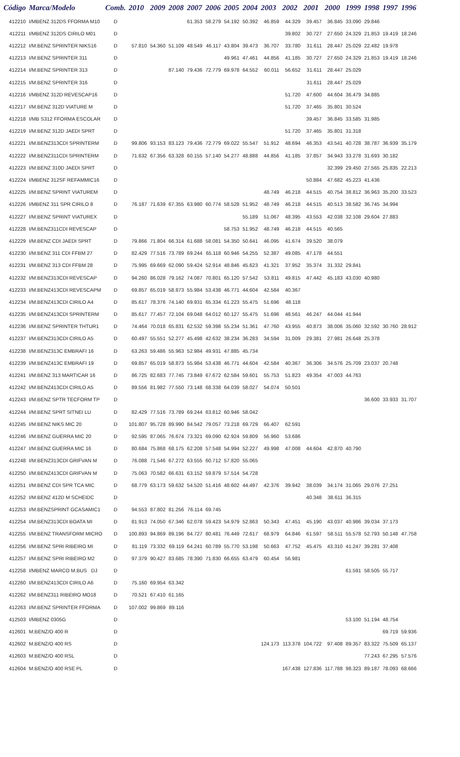| Código | Marca/Modelo | Comb. | 2010 | 2009 | 2008 | 2007 | 2006 | 2005 | 2004 | 2003 | 2002 | 2001 | 2000 | 1999 | 1998 | 1997 | 1996 |
| --- | --- | --- | --- | --- | --- | --- | --- | --- | --- | --- | --- | --- | --- | --- | --- | --- | --- |
| 412210 | I/MBENZ 312DS FFORMA M10 | D | | | | 61.353 | 58.279 | 54.192 | 50.392 | 46.859 | 44.329 | 39.457 | 36.845 | 33.090 | 29.846 | | |
| 412211 | I/MBENZ 312DS CIRILO M01 | D | | | | | | | | | 39.802 | 30.727 | 27.650 | 24.329 | 21.853 | 19.419 | 18.246 |
| 412212 | I/M.BENZ SPRINTER NIKS16 | D | 57.810 | 54.360 | 51.109 | 48.549 | 46.117 | 43.804 | 39.473 | 36.707 | 33.780 | 31.611 | 28.447 | 25.029 | 22.482 | 19.978 | |
| 412213 | I/M.BENZ SPRINTER 311 | D | | | | | | 49.961 | 47.461 | 44.856 | 41.185 | 30.727 | 27.650 | 24.329 | 21.853 | 19.419 | 18.246 |
| 412214 | I/M.BENZ SPRINTER 313 | D | | | 87.140 | 79.436 | 72.779 | 69.978 | 64.552 | 60.011 | 56.652 | 31.611 | 28.447 | 25.029 | | | |
| 412215 | I/M.BENZ SPRINTER 316 | D | | | | | | | | | | 31.611 | 28.447 | 25.029 | | | |
| 412216 | I/MBENZ 312D REVESCAP16 | D | | | | | | | | | 51.720 | 47.600 | 44.604 | 36.479 | 34.885 | | |
| 412217 | I/M.BENZ 312D VIATURE M | D | | | | | | | | | 51.720 | 37.465 | 35.801 | 30.524 | | | |
| 412218 | I/MB S312 FFORMA ESCOLAR | D | | | | | | | | | | 39.457 | 36.845 | 33.585 | 31.985 | | |
| 412219 | I/M.BENZ 312D JAEDI SPRT | D | | | | | | | | | 51.720 | 37.465 | 35.801 | 31.318 | | | |
| 412221 | I/M.BENZ313CDI SPRINTERM | D | 99.806 | 93.153 | 83.123 | 79.436 | 72.779 | 69.022 | 55.547 | 51.912 | 48.694 | 46.353 | 43.541 | 40.728 | 38.787 | 36.939 | 35.179 |
| 412222 | I/M.BENZ311CDI SPRINTERM | D | 71.632 | 67.356 | 63.328 | 60.155 | 57.140 | 54.277 | 48.888 | 44.856 | 41.185 | 37.857 | 34.943 | 33.278 | 31.693 | 30.182 | |
| 412223 | I/M.BENZ 310D JAEDI SPRT | D | | | | | | | | | | | 32.399 | 29.450 | 27.565 | 25.835 | 22.213 |
| 412224 | I/MBENZ 312SF REFAMMIC16 | D | | | | | | | | | | 50.884 | 47.682 | 45.223 | 41.436 | | |
| 412225 | I/M.BENZ SPRINT VIATUREM | D | | | | | | | | 48.749 | 46.218 | 44.515 | 40.754 | 38.812 | 36.963 | 35.200 | 33.523 |
| 412226 | I/MBENZ 311 SPR CIRILO 8 | D | 76.187 | 71.639 | 67.355 | 63.980 | 60.774 | 58.528 | 51.952 | 48.749 | 46.218 | 44.515 | 40.513 | 38.582 | 36.745 | 34.994 | |
| 412227 | I/M.BENZ SPRINT VIATUREX | D | | | | | | | 55.189 | 51.067 | 48.395 | 43.553 | 42.038 | 32.108 | 29.604 | 27.883 | |
| 412228 | I/M.BENZ311CDI REVESCAP | D | | | | | | 58.753 | 51.952 | 48.749 | 46.218 | 44.515 | 40.565 | | | | |
| 412229 | I/M.BENZ CDI JAEDI SPRT | D | 79.866 | 71.804 | 66.314 | 61.688 | 58.081 | 54.350 | 50.641 | 46.095 | 41.674 | 39.520 | 38.079 | | | | |
| 412230 | I/M.BENZ 311 CDI FFBM 27 | D | 82.429 | 77.516 | 73.789 | 69.244 | 65.118 | 60.946 | 54.255 | 52.387 | 49.085 | 47.178 | 44.551 | | | | |
| 412231 | I/M.BENZ 313 CDI FFBM 28 | D | 75.995 | 69.669 | 62.090 | 59.424 | 52.914 | 48.846 | 45.623 | 41.321 | 37.952 | 35.374 | 31.332 | 29.841 | | | |
| 412232 | I/M.BENZ313CDI REVESCAP | D | 94.260 | 86.028 | 79.162 | 74.087 | 70.801 | 65.120 | 57.542 | 53.811 | 49.815 | 47.442 | 45.183 | 43.030 | 40.980 | | |
| 412233 | I/M.BENZ413CDI REVESCAPM | D | 69.857 | 65.019 | 58.873 | 55.984 | 53.438 | 46.771 | 44.604 | 42.584 | 40.367 | | | | | | |
| 412234 | I/M.BENZ413CDI CIRILO A4 | D | 85.617 | 78.376 | 74.140 | 69.931 | 65.334 | 61.223 | 55.475 | 51.696 | 48.118 | | | | | | |
| 412235 | I/M.BENZ413CDI SPRINTERM | D | 85.617 | 77.457 | 72.104 | 69.048 | 64.012 | 60.127 | 55.475 | 51.696 | 48.561 | 46.247 | 44.044 | 41.944 | | | |
| 412236 | I/M.BENZ SPRINTER THTUR1 | D | 74.464 | 70.018 | 65.831 | 62.532 | 59.398 | 55.234 | 51.361 | 47.760 | 43.955 | 40.873 | 38.006 | 35.060 | 32.592 | 30.760 | 28.912 |
| 412237 | I/M.BENZ313CDI CIRILO A5 | D | 60.497 | 55.551 | 52.277 | 45.498 | 42.632 | 38.234 | 36.283 | 34.594 | 31.009 | 29.381 | 27.981 | 26.648 | 25.378 | | |
| 412238 | I/M.BENZ313C EMBRAFI 16 | D | 63.263 | 59.486 | 55.963 | 52.984 | 49.931 | 47.885 | 45.734 | | | | | | | | |
| 412239 | I/M.BENZ413C EMBRAFI 19 | D | 69.857 | 65.019 | 58.873 | 55.984 | 53.438 | 46.771 | 44.604 | 42.584 | 40.367 | 36.306 | 34.576 | 25.709 | 23.037 | 20.748 | |
| 412241 | I/M.BENZ 313 MARTICAR 16 | D | 86.725 | 82.683 | 77.745 | 73.849 | 67.672 | 62.584 | 59.601 | 55.753 | 51.823 | 49.354 | 47.003 | 44.763 | | | |
| 412242 | I/M.BENZ413CDI CIRILO A5 | D | 89.556 | 81.982 | 77.550 | 73.148 | 68.338 | 64.039 | 58.027 | 54.074 | 50.501 | | | | | | |
| 412243 | I/M.BENZ SPTR TECFORM TP | D | | | | | | | | | | | | | 36.600 | 33.933 | 31.707 |
| 412244 | I/M.BENZ SPRT SITNEI LU | D | 82.429 | 77.516 | 73.789 | 69.244 | 63.812 | 60.946 | 58.042 | | | | | | | | |
| 412245 | I/M.BENZ NIKS MIC 20 | D | 101.807 | 95.728 | 89.990 | 84.542 | 79.057 | 73.218 | 69.729 | 66.407 | 62.591 | | | | | | |
| 412246 | I/M.BENZ GUERRA MIC 20 | D | 92.595 | 87.065 | 76.674 | 73.321 | 69.090 | 62.924 | 59.809 | 56.960 | 53.686 | | | | | | |
| 412247 | I/M.BENZ GUERRA MIC 16 | D | 80.684 | 75.868 | 68.175 | 62.208 | 57.548 | 54.994 | 52.227 | 49.998 | 47.008 | 44.604 | 42.870 | 40.790 | | | |
| 412248 | I/M.BENZ313CDI GRIFVAN M | D | 76.088 | 71.546 | 67.272 | 63.555 | 60.712 | 57.820 | 55.065 | | | | | | | | |
| 412250 | I/M.BENZ413CDI GRIFVAN M | D | 75.063 | 70.582 | 66.631 | 63.152 | 59.879 | 57.514 | 54.728 | | | | | | | | |
| 412251 | I/M.BENZ CDI SPR TCA MIC | D | 68.779 | 63.173 | 59.632 | 54.520 | 51.416 | 48.602 | 44.497 | 42.376 | 39.942 | 38.039 | 34.174 | 31.065 | 29.076 | 27.251 | |
| 412252 | I/M.BENZ 412D M SCHEIDC | D | | | | | | | | | | 40.348 | 38.611 | 36.315 | | | |
| 412253 | I/M.BENZSPRINT GCASAMIC1 | D | 94.553 | 87.802 | 81.256 | 76.114 | 69.745 | | | | | | | | | | |
| 412254 | I/M.BENZ313CDI BOATA MI | D | 81.913 | 74.050 | 67.346 | 62.078 | 59.423 | 54.979 | 52.863 | 50.343 | 47.451 | 45.190 | 43.037 | 40.986 | 39.034 | 37.173 | |
| 412255 | I/M.BENZ TRANSFORM MICRO | D | 100.893 | 94.869 | 89.196 | 84.727 | 80.481 | 76.449 | 72.617 | 68.979 | 64.846 | 61.597 | 58.511 | 55.578 | 52.793 | 50.148 | 47.758 |
| 412256 | I/M.BENZ SPRI RIBEIRO MI | D | 81.119 | 73.332 | 69.119 | 64.241 | 60.789 | 55.770 | 53.198 | 50.663 | 47.752 | 45.475 | 43.310 | 41.247 | 39.281 | 37.408 | |
| 412257 | I/M.BENZ SPRI RIBEIRO M2 | D | 97.379 | 90.427 | 83.685 | 78.390 | 71.830 | 66.655 | 63.479 | 60.454 | 56.981 | | | | | | |
| 412258 | I/MBENZ MARCO M.BUS DJ | D | | | | | | | | | | | | 61.591 | 58.505 | 55.717 | |
| 412260 | I/M.BENZ413CDI CIRILO A6 | D | 75.160 | 69.954 | 63.342 | | | | | | | | | | | | |
| 412262 | I/M.BENZ311 RIBEIRO MO18 | D | 70.521 | 67.410 | 61.165 | | | | | | | | | | | | |
| 412263 | I/M.BENZ SPRINTER FFORMA | D | 107.002 | 99.869 | 89.116 | | | | | | | | | | | | |
| 412503 | I/MBENZ 0305G | D | | | | | | | | | | | | 53.100 | 51.194 | 48.754 | |
| 412601 | M.BENZ/O 400 R | D | | | | | | | | | | | | | | 69.719 | 59.936 |
| 412602 | M.BENZ/O 400 RS | D | | | | | | | | 124.173 | 113.378 | 104.722 | 97.408 | 89.357 | 83.322 | 75.509 | 65.137 |
| 412603 | M.BENZ/O 400 RSL | D | | | | | | | | | | | | | 77.243 | 67.295 | 57.576 |
| 412604 | M.BENZ/O 400 RSE PL | D | | | | | | | | | 167.438 | 127.836 | 117.788 | 98.323 | 89.187 | 78.093 | 68.666 |